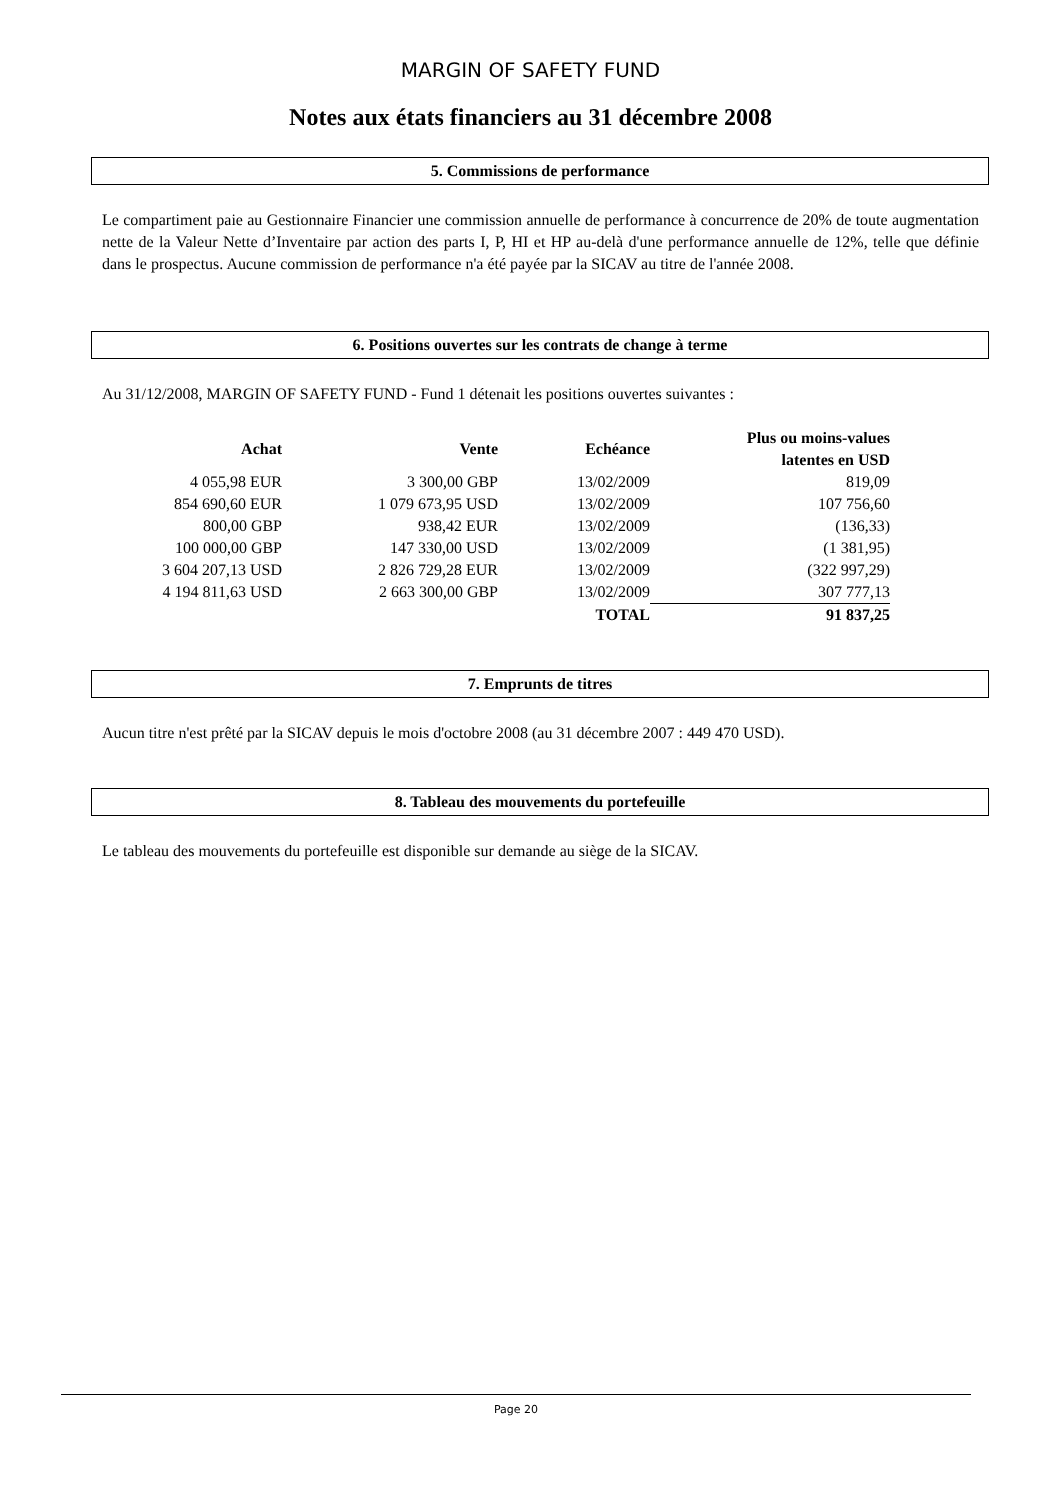MARGIN OF SAFETY FUND
Notes aux états financiers au 31 décembre 2008
5. Commissions de performance
Le compartiment paie au Gestionnaire Financier une commission annuelle de performance à concurrence de 20% de toute augmentation nette de la Valeur Nette d’Inventaire par action des parts I, P, HI et HP au-delà d'une performance annuelle de 12%, telle que définie dans le prospectus. Aucune commission de performance n'a été payée par la SICAV au titre de l'année 2008.
6. Positions ouvertes sur les contrats de change à terme
Au 31/12/2008, MARGIN OF SAFETY FUND - Fund 1 détenait les positions ouvertes suivantes :
| Achat | Vente | Echéance | Plus ou moins-values latentes en USD |
| --- | --- | --- | --- |
| 4 055,98 EUR | 3 300,00 GBP | 13/02/2009 | 819,09 |
| 854 690,60 EUR | 1 079 673,95 USD | 13/02/2009 | 107 756,60 |
| 800,00 GBP | 938,42 EUR | 13/02/2009 | (136,33) |
| 100 000,00 GBP | 147 330,00 USD | 13/02/2009 | (1 381,95) |
| 3 604 207,13 USD | 2 826 729,28 EUR | 13/02/2009 | (322 997,29) |
| 4 194 811,63 USD | 2 663 300,00 GBP | 13/02/2009 | 307 777,13 |
| | | TOTAL | 91 837,25 |
7. Emprunts de titres
Aucun titre n'est prêté par la SICAV depuis le mois d'octobre 2008 (au 31 décembre 2007 : 449 470 USD).
8. Tableau des mouvements du portefeuille
Le tableau des mouvements du portefeuille est disponible sur demande au siège de la SICAV.
Page 20